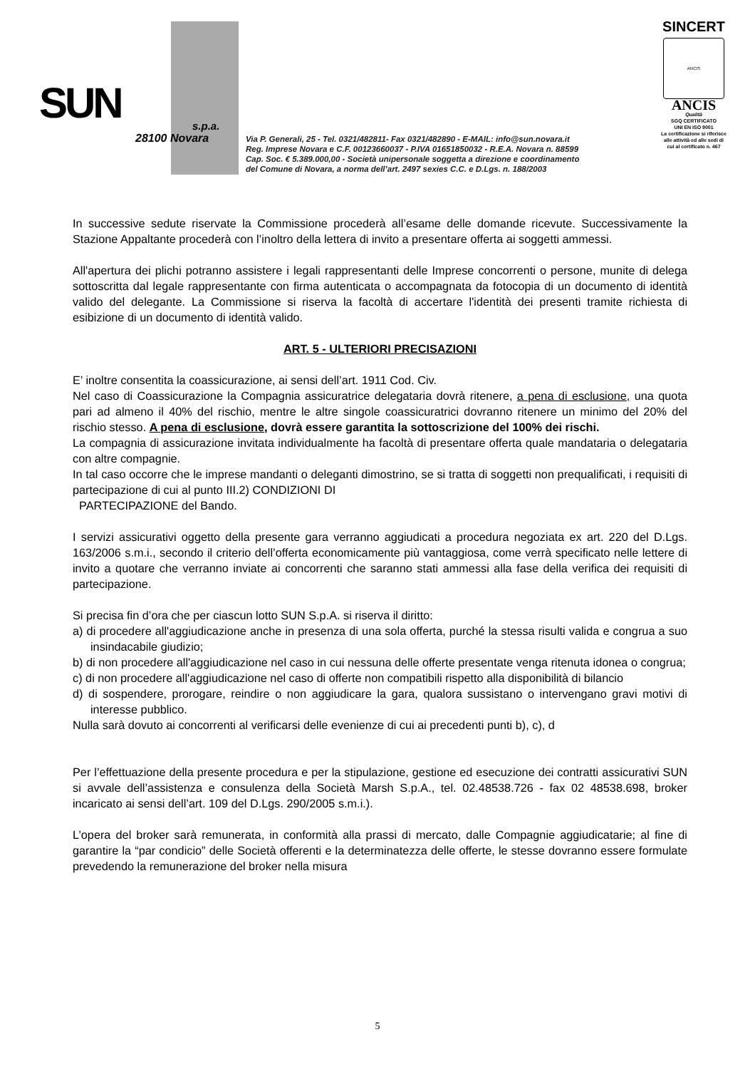SUN s.p.a.
28100 Novara
Via P. Generali, 25 - Tel. 0321/482811- Fax 0321/482890 - E-MAIL: info@sun.novara.it
Reg. Imprese Novara e C.F. 00123660037 - P.IVA 01651850032 - R.E.A. Novara n. 88599
Cap. Soc. € 5.389.000,00 - Società unipersonale soggetta a direzione e coordinamento
del Comune di Novara, a norma dell’art. 2497 sexies C.C. e D.Lgs. n. 188/2003
SINCERT
ANCIS
ANCIS
Qualità
SGQ CERTIFICATO
UNI EN ISO 9001
La certificazione si riferisce alle attività ed alle sedi di cui al certificato n. 467
In successive sedute riservate la Commissione procederà all’esame delle domande ricevute. Successivamente la Stazione Appaltante procederà con l’inoltro della lettera di invito a presentare offerta ai soggetti ammessi.
All'apertura dei plichi potranno assistere i legali rappresentanti delle Imprese concorrenti o persone, munite di delega sottoscritta dal legale rappresentante con firma autenticata o accompagnata da fotocopia di un documento di identità valido del delegante. La Commissione si riserva la facoltà di accertare l'identità dei presenti tramite richiesta di esibizione di un documento di identità valido.
ART. 5 - ULTERIORI PRECISAZIONI
E’ inoltre consentita la coassicurazione, ai sensi dell’art. 1911 Cod. Civ.
Nel caso di Coassicurazione la Compagnia assicuratrice delegataria dovrà ritenere, a pena di esclusione, una quota pari ad almeno il 40% del rischio, mentre le altre singole coassicuratrici dovranno ritenere un minimo del 20% del rischio stesso. A pena di esclusione, dovrà essere garantita la sottoscrizione del 100% dei rischi.
La compagnia di assicurazione invitata individualmente ha facoltà di presentare offerta quale mandataria o delegataria con altre compagnie.
In tal caso occorre che le imprese mandanti o deleganti dimostrino, se si tratta di soggetti non prequalificati, i requisiti di partecipazione di cui al punto III.2) CONDIZIONI DI
PARTECIPAZIONE del Bando.
I servizi assicurativi oggetto della presente gara verranno aggiudicati a procedura negoziata ex art. 220 del D.Lgs. 163/2006 s.m.i., secondo il criterio dell’offerta economicamente più vantaggiosa, come verrà specificato nelle lettere di invito a quotare che verranno inviate ai concorrenti che saranno stati ammessi alla fase della verifica dei requisiti di partecipazione.
Si precisa fin d’ora che per ciascun lotto SUN S.p.A. si riserva il diritto:
a) di procedere all'aggiudicazione anche in presenza di una sola offerta, purché la stessa risulti valida e congrua a suo insindacabile giudizio;
b) di non procedere all'aggiudicazione nel caso in cui nessuna delle offerte presentate venga ritenuta idonea o congrua;
c) di non procedere all'aggiudicazione nel caso di offerte non compatibili rispetto alla disponibilità di bilancio
d) di sospendere, prorogare, reindire o non aggiudicare la gara, qualora sussistano o intervengano gravi motivi di interesse pubblico.
Nulla sarà dovuto ai concorrenti al verificarsi delle evenienze di cui ai precedenti punti b), c), d
Per l’effettuazione della presente procedura e per la stipulazione, gestione ed esecuzione dei contratti assicurativi SUN si avvale dell’assistenza e consulenza della Società Marsh S.p.A., tel. 02.48538.726 - fax 02 48538.698, broker incaricato ai sensi dell’art. 109 del D.Lgs. 290/2005 s.m.i.).
L’opera del broker sarà remunerata, in conformità alla prassi di mercato, dalle Compagnie aggiudicatarie; al fine di garantire la “par condicio” delle Società offerenti e la determinatezza delle offerte, le stesse dovranno essere formulate prevedendo la remunerazione del broker nella misura
5